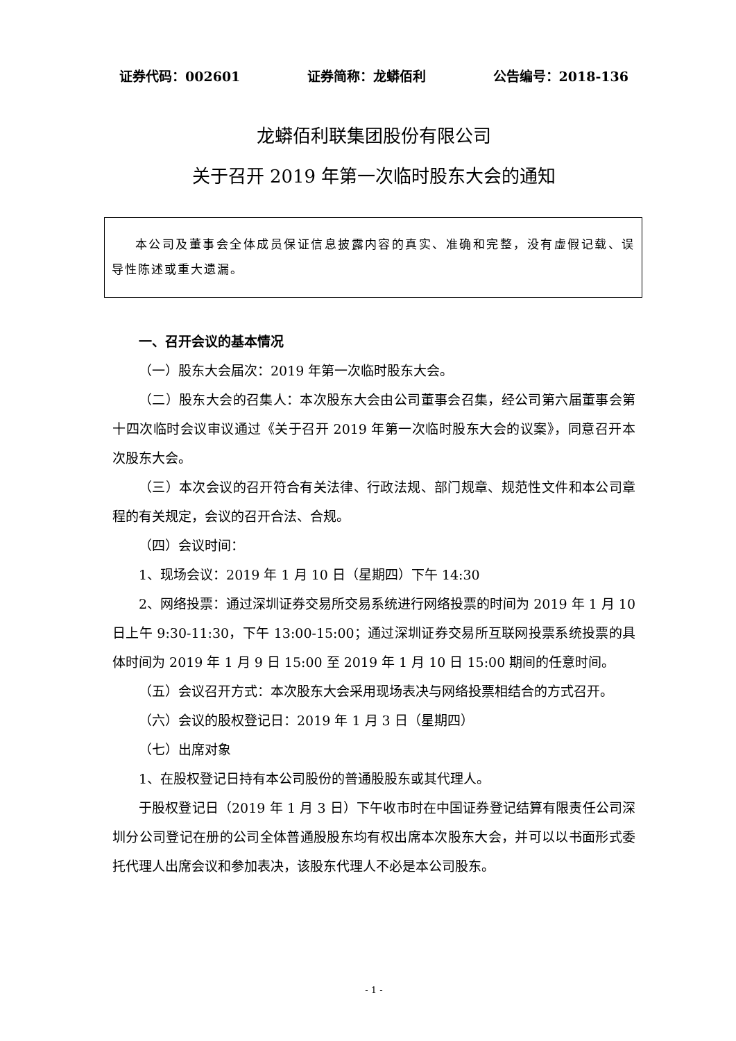证券代码：002601 证券简称：龙蟒佰利 公告编号：2018-136
龙蟒佰利联集团股份有限公司
关于召开 2019 年第一次临时股东大会的通知
本公司及董事会全体成员保证信息披露内容的真实、准确和完整，没有虚假记载、误导性陈述或重大遗漏。
一、召开会议的基本情况
（一）股东大会届次：2019 年第一次临时股东大会。
（二）股东大会的召集人：本次股东大会由公司董事会召集，经公司第六届董事会第十四次临时会议审议通过《关于召开 2019 年第一次临时股东大会的议案》，同意召开本次股东大会。
（三）本次会议的召开符合有关法律、行政法规、部门规章、规范性文件和本公司章程的有关规定，会议的召开合法、合规。
（四）会议时间：
1、现场会议：2019 年 1 月 10 日（星期四）下午 14:30
2、网络投票：通过深圳证券交易所交易系统进行网络投票的时间为 2019 年 1 月 10 日上午 9:30-11:30，下午 13:00-15:00；通过深圳证券交易所互联网投票系统投票的具体时间为 2019 年 1 月 9 日 15:00 至 2019 年 1 月 10 日 15:00 期间的任意时间。
（五）会议召开方式：本次股东大会采用现场表决与网络投票相结合的方式召开。
（六）会议的股权登记日：2019 年 1 月 3 日（星期四）
（七）出席对象
1、在股权登记日持有本公司股份的普通股股东或其代理人。
于股权登记日（2019 年 1 月 3 日）下午收市时在中国证券登记结算有限责任公司深圳分公司登记在册的公司全体普通股股东均有权出席本次股东大会，并可以以书面形式委托代理人出席会议和参加表决，该股东代理人不必是本公司股东。
- 1 -